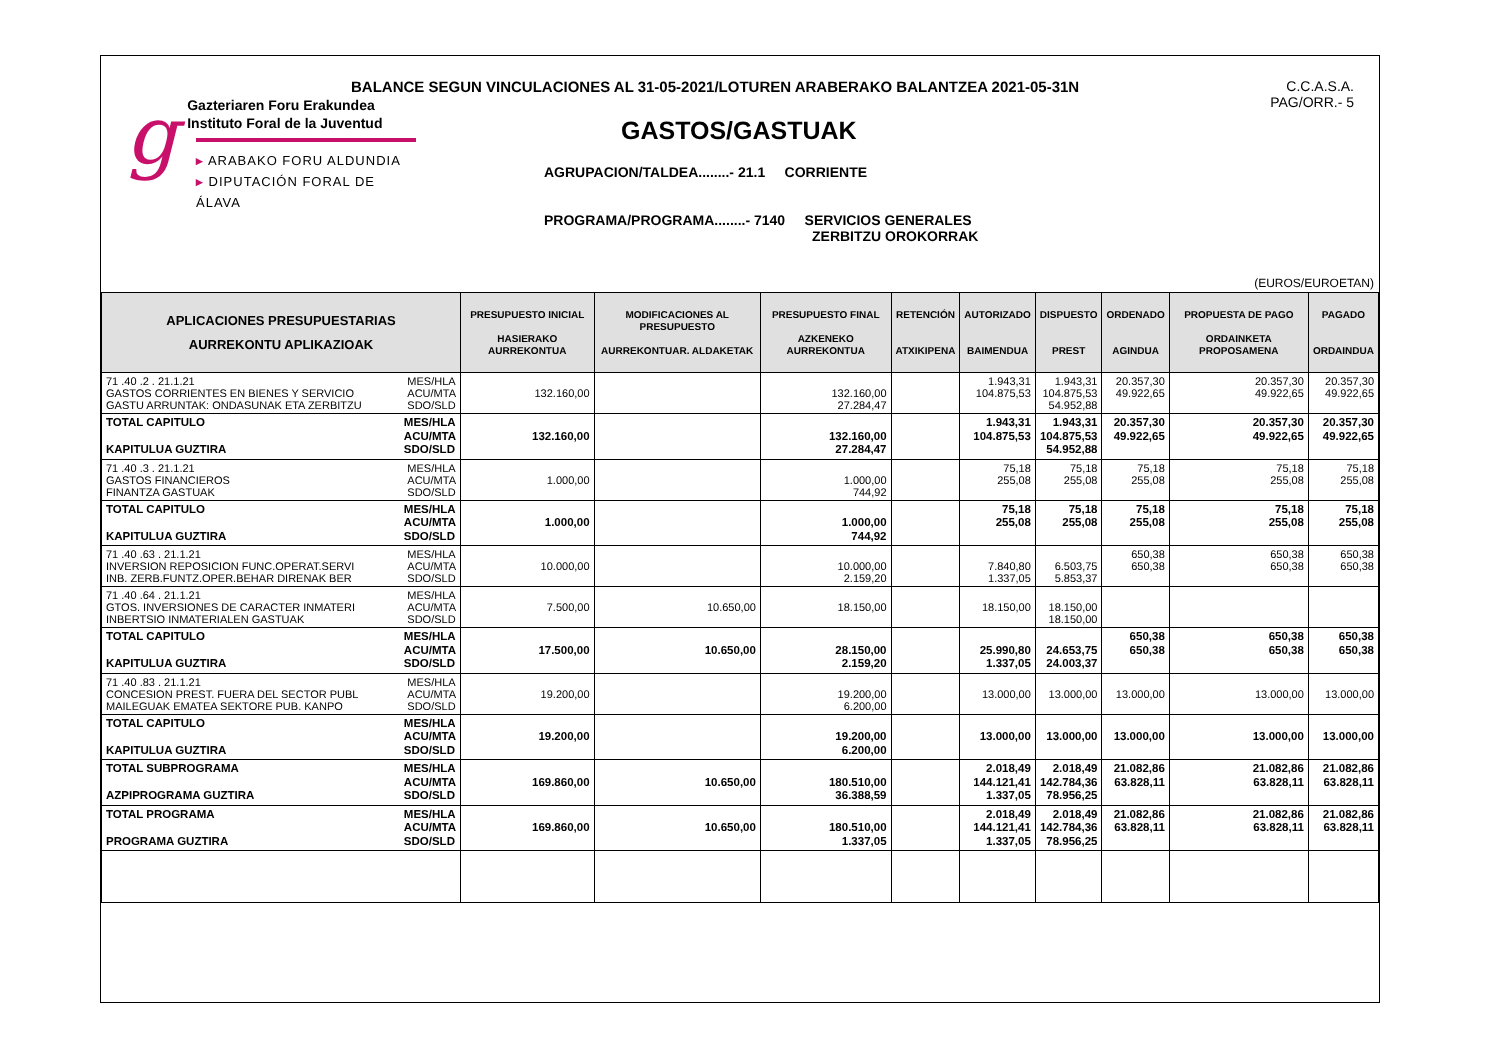BALANCE SEGUN VINCULACIONES AL 31-05-2021/LOTUREN ARABERAKO BALANTZEA 2021-05-31N
C.C.A.S.A.
PAG/ORR.- 5
g
Gazteriaren Foru Erakundea
Instituto Foral de la Juventud
▸ ARABAKO FORU ALDUNDIA
▸ DIPUTACIÓN FORAL DE ÁLAVA
GASTOS/GASTUAK
AGRUPACION/TALDEA........- 21.1 CORRIENTE
PROGRAMA/PROGRAMA........- 7140 SERVICIOS GENERALES
ZERBITZU OROKORRAK
(EUROS/EUROETAN)
| APLICACIONES PRESUPUESTARIAS AURREKONTU APLIKAZIOAK | PRESUPUESTO INICIAL HASIERAKO AURREKONTUA | MODIFICACIONES AL PRESUPUESTO AURREKONTUAR. ALDAKETAK | PRESUPUESTO FINAL AZKENEKO AURREKONTUA | RETENCIÓN ATXIKIPENA | AUTORIZADO BAIMENDUA | DISPUESTO PREST | ORDENADO AGINDUA | PROPUESTA DE PAGO ORDAINKETA PROPOSAMENA | PAGADO ORDAINDUA |
| --- | --- | --- | --- | --- | --- | --- | --- | --- | --- |
| 71 .40 .2 . 21.1.21 GASTOS CORRIENTES EN BIENES Y SERVICIO GASTU ARRUNTAK: ONDASUNAK ETA ZERBITZU MES/HLA ACU/MTA SDO/SLD | 132.160,00 | | 132.160,00 27.284,47 | | 1.943,31 104.875,53 | 1.943,31 104.875,53 54.952,88 | 20.357,30 49.922,65 | 20.357,30 49.922,65 | 20.357,30 49.922,65 |
| TOTAL CAPITULO KAPITULUA GUZTIRA MES/HLA ACU/MTA SDO/SLD | 132.160,00 | | 132.160,00 27.284,47 | | 1.943,31 104.875,53 | 1.943,31 104.875,53 54.952,88 | 20.357,30 49.922,65 | 20.357,30 49.922,65 | 20.357,30 49.922,65 |
| 71 .40 .3 . 21.1.21 GASTOS FINANCIEROS FINANTZA GASTUAK MES/HLA ACU/MTA SDO/SLD | 1.000,00 | | 1.000,00 744,92 | | 75,18 255,08 | 75,18 255,08 | 75,18 255,08 | 75,18 255,08 | 75,18 255,08 |
| TOTAL CAPITULO KAPITULUA GUZTIRA MES/HLA ACU/MTA SDO/SLD | 1.000,00 | | 1.000,00 744,92 | | 75,18 255,08 | 75,18 255,08 | 75,18 255,08 | 75,18 255,08 | 75,18 255,08 |
| 71 .40 .63 . 21.1.21 INVERSION REPOSICION FUNC.OPERAT.SERVI INB. ZERB.FUNTZ.OPER.BEHAR DIRENAK BER MES/HLA ACU/MTA SDO/SLD | 10.000,00 | | 10.000,00 2.159,20 | | 7.840,80 1.337,05 | 6.503,75 5.853,37 | 650,38 650,38 | 650,38 650,38 | 650,38 650,38 |
| 71 .40 .64 . 21.1.21 GTOS. INVERSIONES DE CARACTER INMATERI INBERTSIO INMATERIALEN GASTUAK MES/HLA ACU/MTA SDO/SLD | 7.500,00 | 10.650,00 | 18.150,00 | | 18.150,00 | 18.150,00 18.150,00 | | | |
| TOTAL CAPITULO KAPITULUA GUZTIRA MES/HLA ACU/MTA SDO/SLD | 17.500,00 | 10.650,00 | 28.150,00 2.159,20 | | 25.990,80 1.337,05 | 24.653,75 24.003,37 | 650,38 650,38 | 650,38 650,38 | 650,38 650,38 |
| 71 .40 .83 . 21.1.21 CONCESION PREST. FUERA DEL SECTOR PUBL MAILEGUAK EMATEA SEKTORE PUB. KANPO MES/HLA ACU/MTA SDO/SLD | 19.200,00 | | 19.200,00 6.200,00 | | 13.000,00 | 13.000,00 | 13.000,00 | 13.000,00 | 13.000,00 |
| TOTAL CAPITULO KAPITULUA GUZTIRA MES/HLA ACU/MTA SDO/SLD | 19.200,00 | | 19.200,00 6.200,00 | | 13.000,00 | 13.000,00 | 13.000,00 | 13.000,00 | 13.000,00 |
| TOTAL SUBPROGRAMA AZPIPROGRAMA GUZTIRA MES/HLA ACU/MTA SDO/SLD | 169.860,00 | 10.650,00 | 180.510,00 36.388,59 | | 2.018,49 144.121,41 1.337,05 | 2.018,49 142.784,36 78.956,25 | 21.082,86 63.828,11 | 21.082,86 63.828,11 | 21.082,86 63.828,11 |
| TOTAL PROGRAMA PROGRAMA GUZTIRA MES/HLA ACU/MTA SDO/SLD | 169.860,00 | 10.650,00 | 180.510,00 1.337,05 | | 2.018,49 144.121,41 1.337,05 | 2.018,49 142.784,36 78.956,25 | 21.082,86 63.828,11 | 21.082,86 63.828,11 | 21.082,86 63.828,11 |